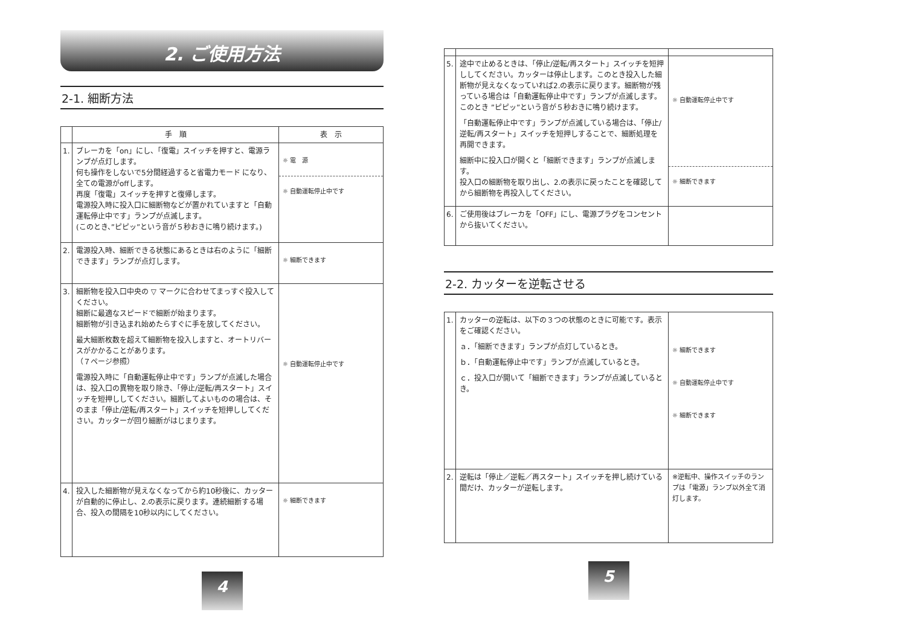2. ご使用方法
2-1. 細断方法
| | 手 順 | 表 示 |
| --- | --- | --- |
| 1. | ブレーカを「on」にし、「復電」スイッチを押すと、電源ランプが点灯します。 何も操作をしないで5分間経過すると省電力モード になり、全ての電源がoffします。 再度「復電」スイッチを押すと復帰します。 電源投入時に投入口に細断物などが置かれていますと「自動運転停止中です」ランプが点滅します。 (このとき、”ピピッ”という音が５秒おきに鳴り続けます。) | ☼ 電 源 ☼ 自動運転停止中です |
| 2. | 電源投入時、細断できる状態にあるときは右のように「細断できます」ランプが点灯します。 | ☼ 細断できます |
| 3. | 細断物を投入口中央の ▽ マークに合わせてまっすぐ投入してください。 細断に最適なスピードで細断が始まります。 細断物が引き込まれ始めたらすぐに手を放してください。 最大細断枚数を超えて細断物を投入しますと、オートリバースがかかることがあります。 （７ページ参照） 電源投入時に「自動運転停止中です」ランプが点滅した場合は、投入口の異物を取り除き、「停止/逆転/再スタート」スイッチを短押ししてください。細断してよいものの場合は、そのまま「停止/逆転/再スタート」スイッチを短押ししてください。カッターが回り細断がはじまります。 | ☼ 自動運転停止中です |
| 4. | 投入した細断物が見えなくなってから約10秒後に、カッターが自動的に停止し、2.の表示に戻ります。連続細断する場合、投入の間隔を10秒以内にしてください。 | ☼ 細断できます |
4
| 5. | 途中で止めるときは、「停止/逆転/再スタート」スイッチを短押ししてください。カッターは停止します。このとき投入した細断物が見えなくなっていれば2.の表示に戻ります。細断物が残っている場合は「自動運転停止中です」ランプが点滅します。このとき ”ピピッ”という音が５秒おきに鳴り続けます。 「自動運転停止中です」ランプが点滅している場合は、「停止/逆転/再スタート」スイッチを短押しすることで、細断処理を再開できます。 細断中に投入口が開くと「細断できます」ランプが点滅します。 投入口の細断物を取り出し、2.の表示に戻ったことを確認してから細断物を再投入してください。 | ☼ 自動運転停止中です ☼ 細断できます |
| 6. | ご使用後はブレーカを「OFF」にし、電源プラグをコンセントから抜いてください。 | |
2-2. カッターを逆転させる
| 1. | カッターの逆転は、以下の３つの状態のときに可能です。表示をご確認ください。 ａ．「細断できます」ランプが点灯しているとき。 ｂ．「自動運転停止中です」ランプが点滅しているとき。 ｃ．投入口が開いて「細断できます」ランプが点滅しているとき。 | ☼ 細断できます ☼ 自動運転停止中です ☼ 細断できます |
| 2. | 逆転は「停止／逆転／再スタート」スイッチを押し続けている間だけ、カッターが逆転します。 | ※逆転中、操作スイッチのランプは「電源」ランプ以外全て消灯します。 |
5